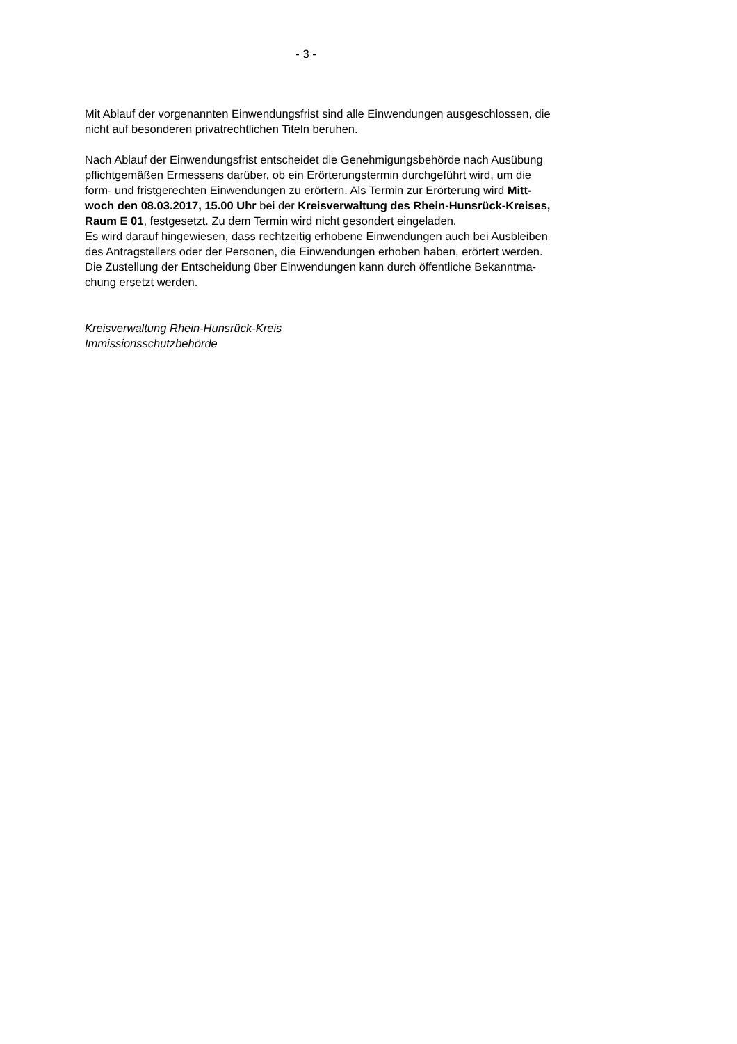- 3 -
Mit Ablauf der vorgenannten Einwendungsfrist sind alle Einwendungen ausgeschlossen, die
nicht auf besonderen privatrechtlichen Titeln beruhen.
Nach Ablauf der Einwendungsfrist entscheidet die Genehmigungsbehörde nach Ausübung
pflichtgemäßen Ermessens darüber, ob ein Erörterungstermin durchgeführt wird, um die
form- und fristgerechten Einwendungen zu erörtern. Als Termin zur Erörterung wird Mitt-
woch den 08.03.2017, 15.00 Uhr bei der Kreisverwaltung des Rhein-Hunsrück-Kreises,
Raum E 01, festgesetzt. Zu dem Termin wird nicht gesondert eingeladen.
Es wird darauf hingewiesen, dass rechtzeitig erhobene Einwendungen auch bei Ausbleiben
des Antragstellers oder der Personen, die Einwendungen erhoben haben, erörtert werden.
Die Zustellung der Entscheidung über Einwendungen kann durch öffentliche Bekanntma-
chung ersetzt werden.
Kreisverwaltung Rhein-Hunsrück-Kreis
Immissionsschutzbehörde